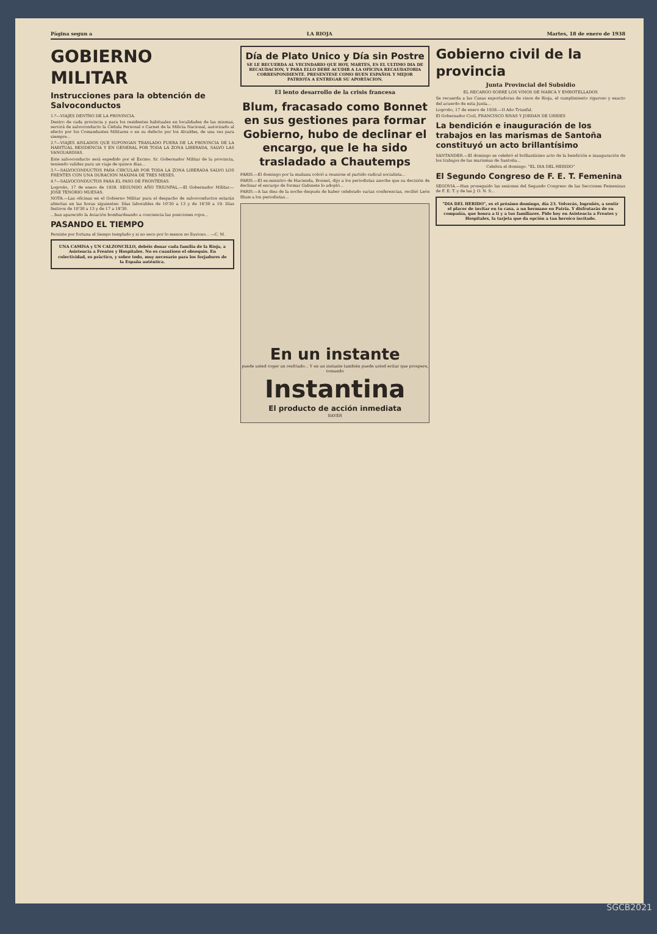Página segun a LA RIOJA Martes, 18 de enero de 1938
GOBIERNO MILITAR
Instrucciones para la obtención de Salvoconductos
1.º—VIAJES DENTRO DE LA PROVINCIA.
Dentro de cada provincia y para los residentes habituales en localidades de las mismas, servirá de salvoconducto la Cédula Personal o Carnet de la Milicia Nacional, autorizado al efecto por los Comandantes Militares o en su defecto por los Alcaldes, de una vez para siempre...
2.º—VIAJES AISLADOS QUE SUPONGAN TRASLADO FUERA DE LA PROVINCIA DE LA HABITUAL RESIDENCIA Y EN GENERAL POR TODA LA ZONA LIBERADA, SALVO LAS VANGUARDIAS.
Este salvoconducto será expedido por el Excmo. Sr. Gobernador Militar de la provincia, teniendo validez para un viaje de quince días...
3.º—SALVOCONDUCTOS PARA CIRCULAR POR TODA LA ZONA LIBERADA SALVO LOS FRENTES CON UNA DURACION MAXIMA DE TRES MESES.
4.º—SALVOCONDUCTOS PARA EL PASO DE FRONTERAS.
Logroño, 17 de enero de 1938. SEGUNDO AÑO TRIUNFAL.—El Gobernador Militar.—JOSE TENORIO MUESAS.
NOTA.—Las oficinas en el Gobierno Militar para el despacho de salvoconductos estarán abiertas en las horas siguientes: Días laborables de 10'30 a 13 y de 16'30 a 19. Días festivos de 10'30 a 13 y de 17 a 18'30.
...ban aparecido la Aviación bombardeando a conciencia las posiciones rojos...
PASANDO EL TIEMPO
Persiste por fortuna el tiempo templado y si no seco por lo menos no lluvioso... —C. M.
UNA CAMISA y UN CALZONCILLO, debéis donar cada familia de la Rioja, a Asistencia a Frentes y Hospitales. No es cuantioso el obsequio. En colectividad, es práctico, y sobre todo, muy necesario para los forjadores de la España auténtica.
Día de Plato Unico y Día sin Postre
SE LE RECUERDA AL VECINDARIO QUE HOY, MARTES, ES EL ULTIMO DIA DE RECAUDACION, Y PARA ELLO DEBE ACUDIR A LA OFICINA RECAUDATORIA CORRESPONDIENTE. PRESENTESE COMO BUEN ESPAÑOL Y MEJOR PATRIOTA A ENTREGAR SU APORTACION.
El lento desarrollo de la crisis francesa
Blum, fracasado como Bonnet en sus gestiones para formar Gobierno, hubo de declinar el encargo, que le ha sido trasladado a Chautemps
PARIS.—El domingo por la mañana volvió a reunirse el partido radical socialista...
PARIS.—El ex-ministro de Hacienda, Bonnet, dijo a los periodistas anoche que su decisión de declinar el encargo de formar Gabinete lo adoptó...
PARIS.—A las diez de la noche después de haber celebrado varias conferencias, recibió León Blum a los periodistas...
En un instante
puede usted coger un resfriado... Y en un instante también puede usted evitar que prospere, tomando
Instantina
El producto de acción inmediata
BAYER
Gobierno civil de la provincia
Junta Provincial del Subsidio
EL RECARGO SOBRE LOS VINOS DE MARCA Y EMBOTELLADOS
Se recuerda a las Casas exportadoras de vinos de Rioja, el cumplimiento riguroso y exacto del acuerdo de esta Junta...
Logroño, 17 de enero de 1938.—II Año Triunfal.
El Gobernador Civil, FRANCISCO RIVAS Y JORDAN DE URRIES
La bendición e inauguración de los trabajos en las marismas de Santoña constituyó un acto brillantísimo
SANTANDER.—El domingo se celebró el brillantísimo acto de la bendición e inauguración de los trabajos de las marismas de Santoña...
Celebra el domingo. "EL DIA DEL HERIDO"
El Segundo Congreso de F. E. T. Femenina
SEGOVIA.—Han proseguido las sesiones del Segundo Congreso de las Secciones Femeninas de F. E. T. y de las J. O. N. S...
"DIA DEL HERIDO", es el próximo domingo, día 23. Volverás, logroñés, a sentir el placer de invitar en tu casa, a un hermano en Patria. Y disfrutarás de su compañía, que honra a ti y a tus familiares. Pide hoy en Asistencia a Frentes y Hospitales, la tarjeta que da opción a tan heroico invitado.
SGCB2021